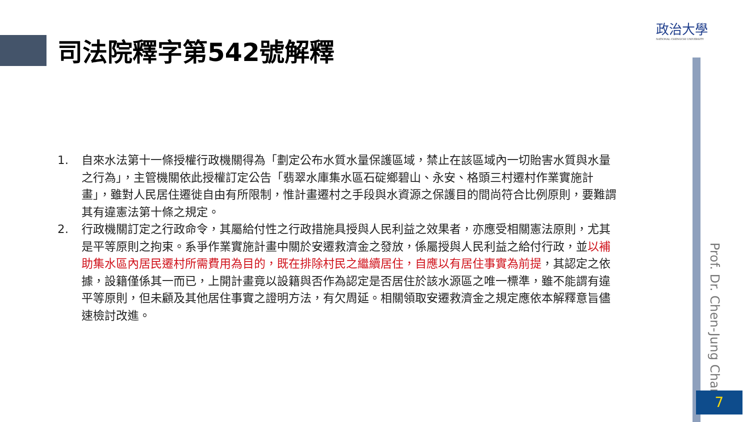司法院釋字第542號解釋
政治大學
NATIONAL CHENGCHI UNIVERSITY
1. 自來水法第十一條授權行政機關得為「劃定公布水質水量保護區域，禁止在該區域內一切貽害水質與水量之行為」，主管機關依此授權訂定公告「翡翠水庫集水區石碇鄉碧山、永安、格頭三村遷村作業實施計畫」，雖對人民居住遷徙自由有所限制，惟計畫遷村之手段與水資源之保護目的間尚符合比例原則，要難謂 其有違憲法第十條之規定。
2. 行政機關訂定之行政命令，其屬給付性之行政措施具授與人民利益之效果者，亦應受相關憲法原則，尤其是平等原則之拘束。系爭作業實施計畫中關於安遷救濟金之發放，係屬授與人民利益之給付行政，並以補助集水區內居民遷村所需費用為目的，既在排除村民之繼續居住，自應以有居住事實為前提，其認定之依據，設籍僅係其一而已，上開計畫竟以設籍與否作為認定是否居住於該水源區之唯一標準，雖不能謂有違平等原則，但未顧及其他居住事實之證明方法，有欠周延。相關領取安遷救濟金之規定應依本解釋意旨儘速檢討改進。
Prof. Dr. Chen-Jung Chan
7